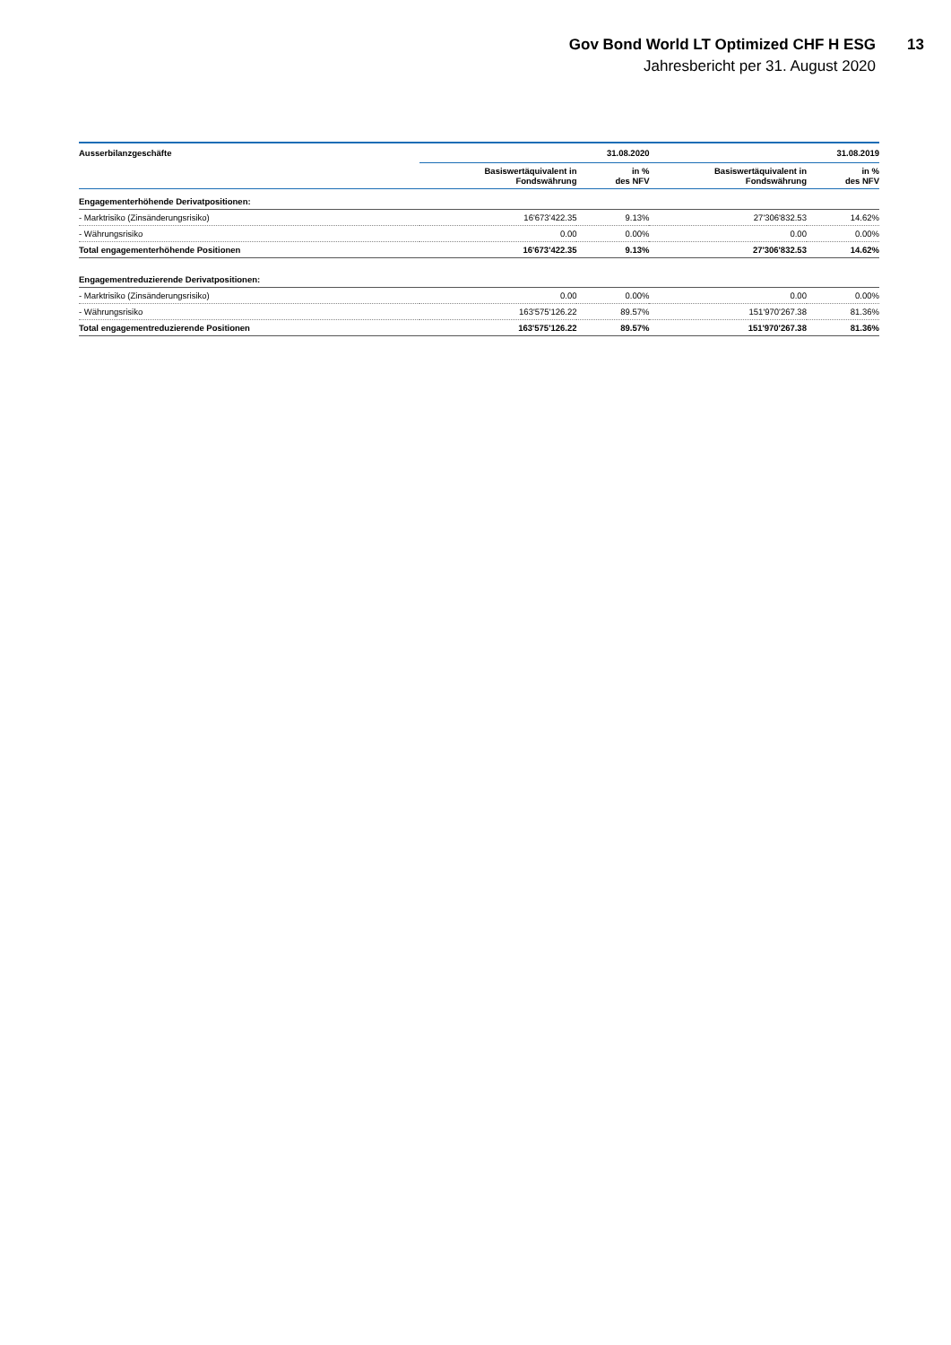Gov Bond World LT Optimized CHF H ESG
13
Jahresbericht per 31. August 2020
| Ausserbilanzgeschäfte | | 31.08.2020 | | 31.08.2019 |
| --- | --- | --- | --- | --- |
| | Basiswertäquivalent in Fondswährung | in % des NFV | Basiswertäquivalent in Fondswährung | in % des NFV |
| Engagementerhöhende Derivatpositionen: | | | | |
| - Marktrisiko (Zinsänderungsrisiko) | 16'673'422.35 | 9.13% | 27'306'832.53 | 14.62% |
| - Währungsrisiko | 0.00 | 0.00% | 0.00 | 0.00% |
| Total engagementerhöhende Positionen | 16'673'422.35 | 9.13% | 27'306'832.53 | 14.62% |
| Engagementreduzierende Derivatpositionen: | | | | |
| - Marktrisiko (Zinsänderungsrisiko) | 0.00 | 0.00% | 0.00 | 0.00% |
| - Währungsrisiko | 163'575'126.22 | 89.57% | 151'970'267.38 | 81.36% |
| Total engagementreduzierende Positionen | 163'575'126.22 | 89.57% | 151'970'267.38 | 81.36% |